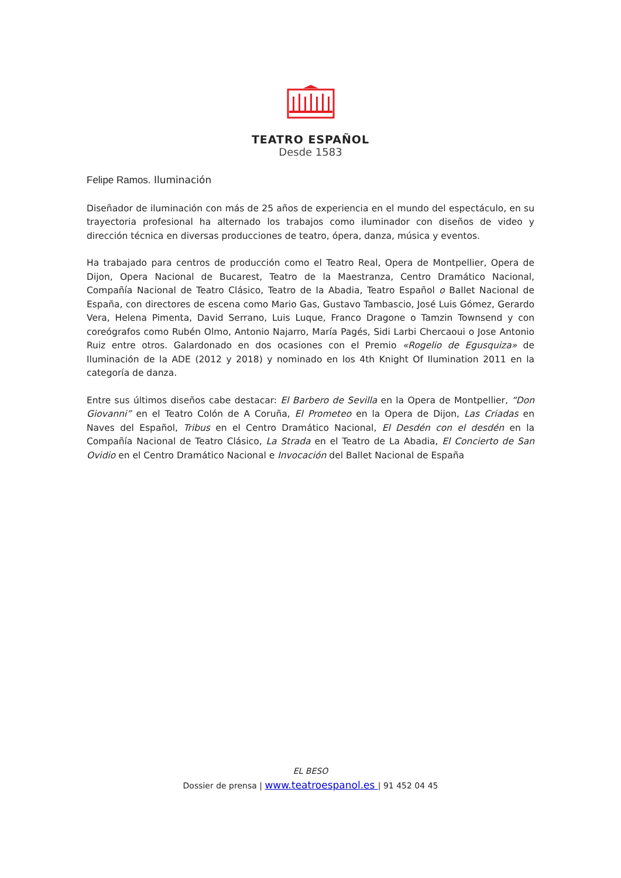TEATRO ESPAÑOL
Desde 1583
Felipe Ramos. Iluminación
Diseñador de iluminación con más de 25 años de experiencia en el mundo del espectáculo, en su trayectoria profesional ha alternado los trabajos como iluminador con diseños de video y dirección técnica en diversas producciones de teatro, ópera, danza, música y eventos.
Ha trabajado para centros de producción como el Teatro Real, Opera de Montpellier, Opera de Dijon, Opera Nacional de Bucarest, Teatro de la Maestranza, Centro Dramático Nacional, Compañía Nacional de Teatro Clásico, Teatro de la Abadia, Teatro Español o Ballet Nacional de España, con directores de escena como Mario Gas, Gustavo Tambascio, José Luis Gómez, Gerardo Vera, Helena Pimenta, David Serrano, Luis Luque, Franco Dragone o Tamzin Townsend y con coreógrafos como Rubén Olmo, Antonio Najarro, María Pagés, Sidi Larbi Chercaoui o Jose Antonio Ruiz entre otros. Galardonado en dos ocasiones con el Premio «Rogelio de Egusquiza» de Iluminación de la ADE (2012 y 2018) y nominado en los 4th Knight Of Ilumination 2011 en la categoría de danza.
Entre sus últimos diseños cabe destacar: El Barbero de Sevilla en la Opera de Montpellier, “Don Giovanni” en el Teatro Colón de A Coruña, El Prometeo en la Opera de Dijon, Las Criadas en Naves del Español, Tribus en el Centro Dramático Nacional, El Desdén con el desdén en la Compañía Nacional de Teatro Clásico, La Strada en el Teatro de La Abadia, El Concierto de San Ovidio en el Centro Dramático Nacional e Invocación del Ballet Nacional de España
EL BESO
Dossier de prensa | www.teatroespanol.es | 91 452 04 45